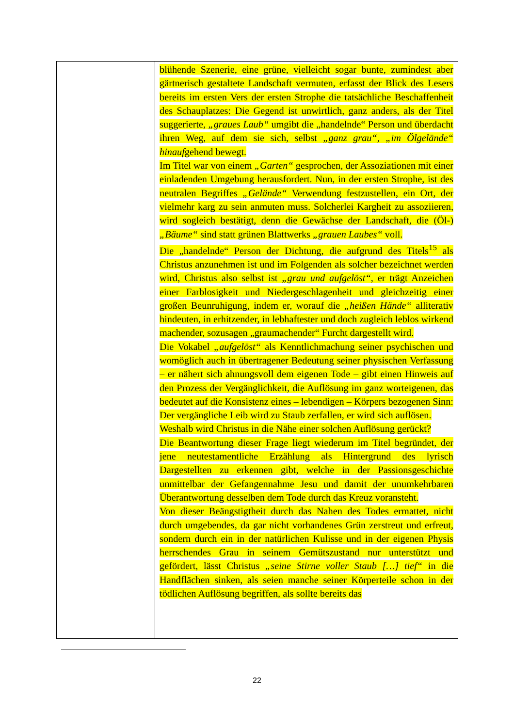| | blühende Szenerie, eine grüne, vielleicht sogar bunte, zumindest aber gärtnerisch gestaltete Landschaft vermuten, erfasst der Blick des Lesers bereits im ersten Vers der ersten Strophe die tatsächliche Beschaffenheit des Schauplatzes: Die Gegend ist unwirtlich, ganz anders, als der Titel suggerierte, „graues Laub“ umgibt die „handelnde“ Person und überdacht ihren Weg, auf dem sie sich, selbst „ganz grau“ , „im Ölgelände“ hinauf gehend bewegt. Im Titel war von einem „Garten“ gesprochen, der Assoziationen mit einer einladenden Umgebung herausfordert. Nun, in der ersten Strophe, ist des neutralen Begriffes „Gelände“ Verwendung festzustellen, ein Ort, der vielmehr karg zu sein anmuten muss. Solcherlei Kargheit zu assoziieren, wird sogleich bestätigt, denn die Gewächse der Landschaft, die (Öl-) „Bäume“ sind statt grünen Blattwerks „grauen Laubes“ voll. Die „handelnde“ Person der Dichtung, die aufgrund des Titels<sup>15</sup> als Christus anzunehmen ist und im Folgenden als solcher bezeichnet werden wird, Christus also selbst ist „grau und aufgelöst“ , er trägt Anzeichen einer Farblosigkeit und Niedergeschlagenheit und gleichzeitig einer großen Beunruhigung, indem er, worauf die „heißen Hände“ alliterativ hindeuten, in erhitzender, in lebhaftester und doch zugleich leblos wirkend machender, sozusagen „graumachender“ Furcht dargestellt wird. Die Vokabel „aufgelöst“ als Kenntlichmachung seiner psychischen und womöglich auch in übertragener Bedeutung seiner physischen Verfassung – er nähert sich ahnungsvoll dem eigenen Tode – gibt einen Hinweis auf den Prozess der Vergänglichkeit, die Auflösung im ganz worteigenen, das bedeutet auf die Konsistenz eines – lebendigen – Körpers bezogenen Sinn: Der vergängliche Leib wird zu Staub zerfallen, er wird sich auflösen. Weshalb wird Christus in die Nähe einer solchen Auflösung gerückt? Die Beantwortung dieser Frage liegt wiederum im Titel begründet, der jene neutestamentliche Erzählung als Hintergrund des lyrisch Dargestellten zu erkennen gibt, welche in der Passionsgeschichte unmittelbar der Gefangennahme Jesu und damit der unumkehrbaren Überantwortung desselben dem Tode durch das Kreuz voransteht. Von dieser Beängstigtheit durch das Nahen des Todes ermattet, nicht durch umgebendes, da gar nicht vorhandenes Grün zerstreut und erfreut, sondern durch ein in der natürlichen Kulisse und in der eigenen Physis herrschendes Grau in seinem Gemütszustand nur unterstützt und gefördert, lässt Christus „seine Stirne voller Staub […] tief“ in die Handflächen sinken, als seien manche seiner Körperteile schon in der tödlichen Auflösung begriffen, als sollte bereits das |
22